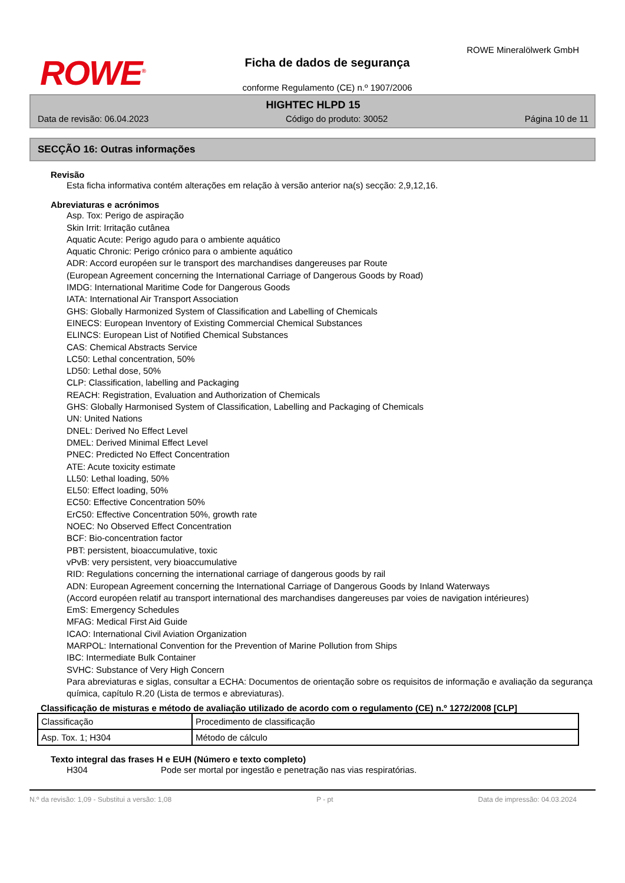ROWE<sup>®</sup>
Ficha de dados de segurança
conforme Regulamento (CE) n.º 1907/2006
ROWE Mineralölwerk GmbH
HIGHTEC HLPD 15
Data de revisão: 06.04.2023 Código do produto: 30052 Página 10 de 11
SECÇÃO 16: Outras informações
Revisão
Esta ficha informativa contém alterações em relação à versão anterior na(s) secção: 2,9,12,16.
Abreviaturas e acrónimos
Asp. Tox: Perigo de aspiração
Skin Irrit: Irritação cutânea
Aquatic Acute: Perigo agudo para o ambiente aquático
Aquatic Chronic: Perigo crónico para o ambiente aquático
ADR: Accord européen sur le transport des marchandises dangereuses par Route
(European Agreement concerning the International Carriage of Dangerous Goods by Road)
IMDG: International Maritime Code for Dangerous Goods
IATA: International Air Transport Association
GHS: Globally Harmonized System of Classification and Labelling of Chemicals
EINECS: European Inventory of Existing Commercial Chemical Substances
ELINCS: European List of Notified Chemical Substances
CAS: Chemical Abstracts Service
LC50: Lethal concentration, 50%
LD50: Lethal dose, 50%
CLP: Classification, labelling and Packaging
REACH: Registration, Evaluation and Authorization of Chemicals
GHS: Globally Harmonised System of Classification, Labelling and Packaging of Chemicals
UN: United Nations
DNEL: Derived No Effect Level
DMEL: Derived Minimal Effect Level
PNEC: Predicted No Effect Concentration
ATE: Acute toxicity estimate
LL50: Lethal loading, 50%
EL50: Effect loading, 50%
EC50: Effective Concentration 50%
ErC50: Effective Concentration 50%, growth rate
NOEC: No Observed Effect Concentration
BCF: Bio-concentration factor
PBT: persistent, bioaccumulative, toxic
vPvB: very persistent, very bioaccumulative
RID: Regulations concerning the international carriage of dangerous goods by rail
ADN: European Agreement concerning the International Carriage of Dangerous Goods by Inland Waterways
(Accord européen relatif au transport international des marchandises dangereuses par voies de navigation intérieures)
EmS: Emergency Schedules
MFAG: Medical First Aid Guide
ICAO: International Civil Aviation Organization
MARPOL: International Convention for the Prevention of Marine Pollution from Ships
IBC: Intermediate Bulk Container
SVHC: Substance of Very High Concern
Para abreviaturas e siglas, consultar a ECHA: Documentos de orientação sobre os requisitos de informação e avaliação da segurança química, capítulo R.20 (Lista de termos e abreviaturas).
Classificação de misturas e método de avaliação utilizado de acordo com o regulamento (CE) n.º 1272/2008 [CLP]
| Classificação | Procedimento de classificação |
| Asp. Tox. 1; H304 | Método de cálculo |
Texto integral das frases H e EUH (Número e texto completo)
H304 Pode ser mortal por ingestão e penetração nas vias respiratórias.
N.º da revisão: 1,09 - Substitui a versão: 1,08 P - pt Data de impressão: 04.03.2024